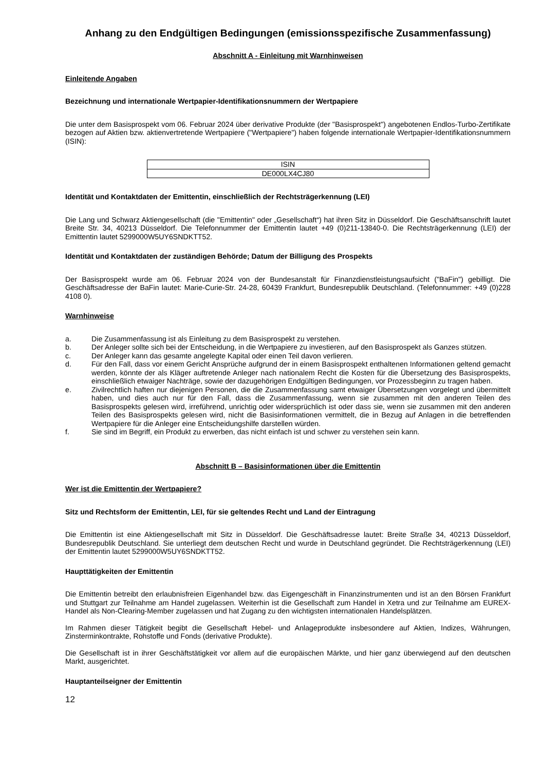Anhang zu den Endgültigen Bedingungen (emissionsspezifische Zusammenfassung)
Abschnitt A - Einleitung mit Warnhinweisen
Einleitende Angaben
Bezeichnung und internationale Wertpapier-Identifikationsnummern der Wertpapiere
Die unter dem Basisprospekt vom 06. Februar 2024 über derivative Produkte (der "Basisprospekt") angebotenen Endlos-Turbo-Zertifikate bezogen auf Aktien bzw. aktienvertretende Wertpapiere ("Wertpapiere") haben folgende internationale Wertpapier-Identifikationsnummern (ISIN):
| ISIN |
| DE000LX4CJ80 |
Identität und Kontaktdaten der Emittentin, einschließlich der Rechtsträgerkennung (LEI)
Die Lang und Schwarz Aktiengesellschaft (die "Emittentin" oder „Gesellschaft“) hat ihren Sitz in Düsseldorf. Die Geschäftsanschrift lautet Breite Str. 34, 40213 Düsseldorf. Die Telefonnummer der Emittentin lautet +49 (0)211-13840-0. Die Rechtsträgerkennung (LEI) der Emittentin lautet 5299000W5UY6SNDKTT52.
Identität und Kontaktdaten der zuständigen Behörde; Datum der Billigung des Prospekts
Der Basisprospekt wurde am 06. Februar 2024 von der Bundesanstalt für Finanzdienstleistungsaufsicht ("BaFin") gebilligt. Die Geschäftsadresse der BaFin lautet: Marie-Curie-Str. 24-28, 60439 Frankfurt, Bundesrepublik Deutschland. (Telefonnummer: +49 (0)228 4108 0).
Warnhinweise
a. Die Zusammenfassung ist als Einleitung zu dem Basisprospekt zu verstehen.
b. Der Anleger sollte sich bei der Entscheidung, in die Wertpapiere zu investieren, auf den Basisprospekt als Ganzes stützen.
c. Der Anleger kann das gesamte angelegte Kapital oder einen Teil davon verlieren.
d. Für den Fall, dass vor einem Gericht Ansprüche aufgrund der in einem Basisprospekt enthaltenen Informationen geltend gemacht werden, könnte der als Kläger auftretende Anleger nach nationalem Recht die Kosten für die Übersetzung des Basisprospekts, einschließlich etwaiger Nachträge, sowie der dazugehörigen Endgültigen Bedingungen, vor Prozessbeginn zu tragen haben.
e. Zivilrechtlich haften nur diejenigen Personen, die die Zusammenfassung samt etwaiger Übersetzungen vorgelegt und übermittelt haben, und dies auch nur für den Fall, dass die Zusammenfassung, wenn sie zusammen mit den anderen Teilen des Basisprospekts gelesen wird, irreführend, unrichtig oder widersprüchlich ist oder dass sie, wenn sie zusammen mit den anderen Teilen des Basisprospekts gelesen wird, nicht die Basisinformationen vermittelt, die in Bezug auf Anlagen in die betreffenden Wertpapiere für die Anleger eine Entscheidungshilfe darstellen würden.
f. Sie sind im Begriff, ein Produkt zu erwerben, das nicht einfach ist und schwer zu verstehen sein kann.
Abschnitt B – Basisinformationen über die Emittentin
Wer ist die Emittentin der Wertpapiere?
Sitz und Rechtsform der Emittentin, LEI, für sie geltendes Recht und Land der Eintragung
Die Emittentin ist eine Aktiengesellschaft mit Sitz in Düsseldorf. Die Geschäftsadresse lautet: Breite Straße 34, 40213 Düsseldorf, Bundesrepublik Deutschland. Sie unterliegt dem deutschen Recht und wurde in Deutschland gegründet. Die Rechtsträgerkennung (LEI) der Emittentin lautet 5299000W5UY6SNDKTT52.
Haupttätigkeiten der Emittentin
Die Emittentin betreibt den erlaubnisfreien Eigenhandel bzw. das Eigengeschäft in Finanzinstrumenten und ist an den Börsen Frankfurt und Stuttgart zur Teilnahme am Handel zugelassen. Weiterhin ist die Gesellschaft zum Handel in Xetra und zur Teilnahme am EUREX-Handel als Non-Clearing-Member zugelassen und hat Zugang zu den wichtigsten internationalen Handelsplätzen.
Im Rahmen dieser Tätigkeit begibt die Gesellschaft Hebel- und Anlageprodukte insbesondere auf Aktien, Indizes, Währungen, Zinsterminkontrakte, Rohstoffe und Fonds (derivative Produkte).
Die Gesellschaft ist in ihrer Geschäftstätigkeit vor allem auf die europäischen Märkte, und hier ganz überwiegend auf den deutschen Markt, ausgerichtet.
Hauptanteilseigner der Emittentin
12